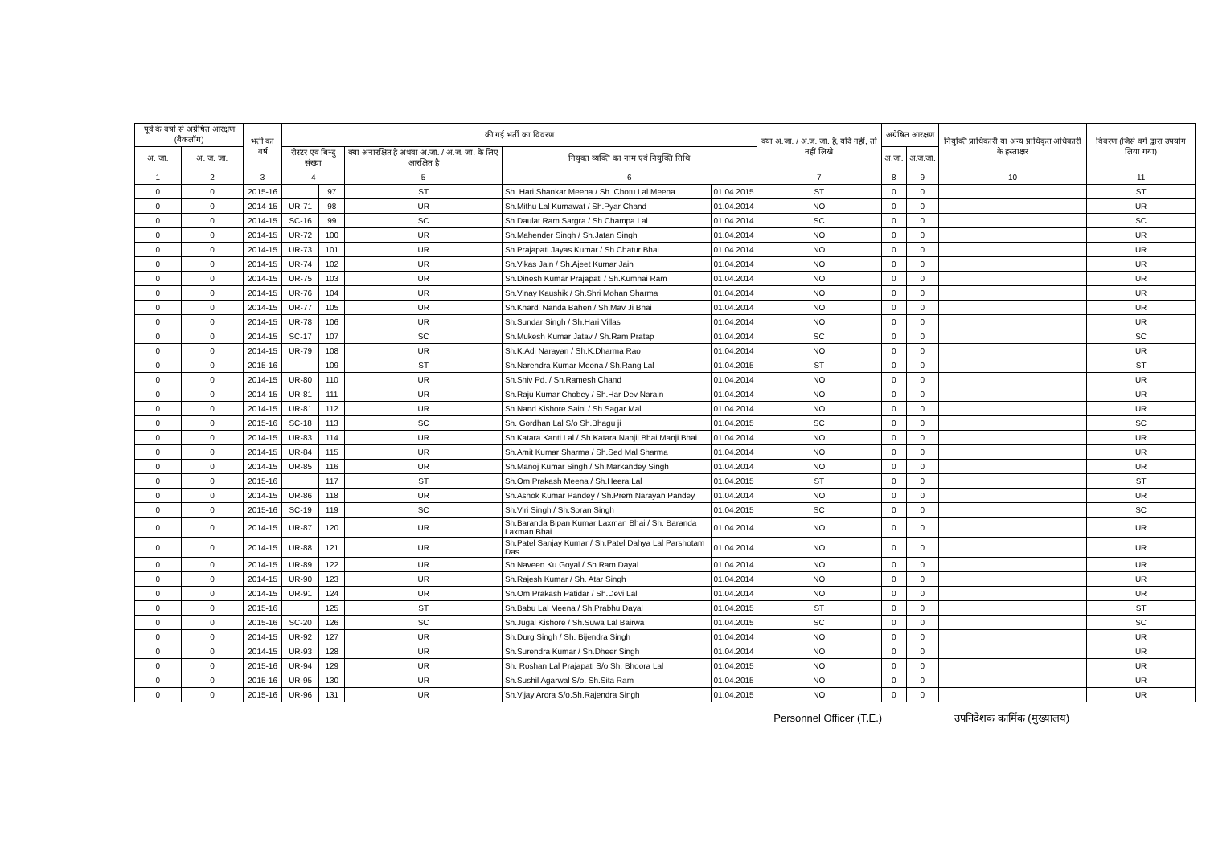| पूर्व के वर्षो से अग्रेषित आरक्षण (बैकलॉग) | | भर्ती का वर्ष | की गई भर्ती का विवरण | | | | | क्या अ.जा. / अ.ज. जा. है, यदि नहीं, तो नहीं लिखे | अग्रेषित आरक्षण | | नियुक्ति प्राधिकारी या अन्य प्राधिकृत अधिकारी के हस्ताक्षर | विवरण (जिसे वर्ग द्वारा उपयोग लिया गया) |
| --- | --- | --- | --- | --- | --- | --- | --- | --- | --- | --- | --- | --- |
| अ. जा. | अ. ज. जा. | | रोस्टर एवं बिन्दु संख्या | | क्या अनारक्षित है अथवा अ.जा. / अ.ज. जा. के लिए आरक्षित है | नियुक्त व्यक्ति का नाम एवं नियुक्ति तिथि | | | अ.जा. | अ.ज.जा. | | |
| 1 | 2 | 3 | 4 | | 5 | 6 | | 7 | 8 | 9 | 10 | 11 |
| 0 | 0 | 2015-16 | | 97 | ST | Sh. Hari Shankar Meena / Sh. Chotu Lal Meena | 01.04.2015 | ST | 0 | 0 | | ST |
| 0 | 0 | 2014-15 | UR-71 | 98 | UR | Sh.Mithu Lal Kumawat / Sh.Pyar Chand | 01.04.2014 | NO | 0 | 0 | | UR |
| 0 | 0 | 2014-15 | SC-16 | 99 | SC | Sh.Daulat Ram Sargra / Sh.Champa Lal | 01.04.2014 | SC | 0 | 0 | | SC |
| 0 | 0 | 2014-15 | UR-72 | 100 | UR | Sh.Mahender Singh / Sh.Jatan Singh | 01.04.2014 | NO | 0 | 0 | | UR |
| 0 | 0 | 2014-15 | UR-73 | 101 | UR | Sh.Prajapati Jayas Kumar / Sh.Chatur Bhai | 01.04.2014 | NO | 0 | 0 | | UR |
| 0 | 0 | 2014-15 | UR-74 | 102 | UR | Sh.Vikas Jain / Sh.Ajeet Kumar Jain | 01.04.2014 | NO | 0 | 0 | | UR |
| 0 | 0 | 2014-15 | UR-75 | 103 | UR | Sh.Dinesh Kumar Prajapati / Sh.Kumhai Ram | 01.04.2014 | NO | 0 | 0 | | UR |
| 0 | 0 | 2014-15 | UR-76 | 104 | UR | Sh.Vinay Kaushik / Sh.Shri Mohan Sharma | 01.04.2014 | NO | 0 | 0 | | UR |
| 0 | 0 | 2014-15 | UR-77 | 105 | UR | Sh.Khardi Nanda Bahen / Sh.Mav Ji Bhai | 01.04.2014 | NO | 0 | 0 | | UR |
| 0 | 0 | 2014-15 | UR-78 | 106 | UR | Sh.Sundar Singh / Sh.Hari Villas | 01.04.2014 | NO | 0 | 0 | | UR |
| 0 | 0 | 2014-15 | SC-17 | 107 | SC | Sh.Mukesh Kumar Jatav / Sh.Ram Pratap | 01.04.2014 | SC | 0 | 0 | | SC |
| 0 | 0 | 2014-15 | UR-79 | 108 | UR | Sh.K.Adi Narayan / Sh.K.Dharma Rao | 01.04.2014 | NO | 0 | 0 | | UR |
| 0 | 0 | 2015-16 | | 109 | ST | Sh.Narendra Kumar Meena / Sh.Rang Lal | 01.04.2015 | ST | 0 | 0 | | ST |
| 0 | 0 | 2014-15 | UR-80 | 110 | UR | Sh.Shiv Pd. / Sh.Ramesh Chand | 01.04.2014 | NO | 0 | 0 | | UR |
| 0 | 0 | 2014-15 | UR-81 | 111 | UR | Sh.Raju Kumar Chobey / Sh.Har Dev Narain | 01.04.2014 | NO | 0 | 0 | | UR |
| 0 | 0 | 2014-15 | UR-81 | 112 | UR | Sh.Nand Kishore Saini / Sh.Sagar Mal | 01.04.2014 | NO | 0 | 0 | | UR |
| 0 | 0 | 2015-16 | SC-18 | 113 | SC | Sh. Gordhan Lal S/o Sh.Bhagu ji | 01.04.2015 | SC | 0 | 0 | | SC |
| 0 | 0 | 2014-15 | UR-83 | 114 | UR | Sh.Katara Kanti Lal / Sh Katara Nanjii Bhai Manji Bhai | 01.04.2014 | NO | 0 | 0 | | UR |
| 0 | 0 | 2014-15 | UR-84 | 115 | UR | Sh.Amit Kumar Sharma / Sh.Sed Mal Sharma | 01.04.2014 | NO | 0 | 0 | | UR |
| 0 | 0 | 2014-15 | UR-85 | 116 | UR | Sh.Manoj Kumar Singh / Sh.Markandey Singh | 01.04.2014 | NO | 0 | 0 | | UR |
| 0 | 0 | 2015-16 | | 117 | ST | Sh.Om Prakash Meena / Sh.Heera Lal | 01.04.2015 | ST | 0 | 0 | | ST |
| 0 | 0 | 2014-15 | UR-86 | 118 | UR | Sh.Ashok Kumar Pandey / Sh.Prem Narayan Pandey | 01.04.2014 | NO | 0 | 0 | | UR |
| 0 | 0 | 2015-16 | SC-19 | 119 | SC | Sh.Viri Singh / Sh.Soran Singh | 01.04.2015 | SC | 0 | 0 | | SC |
| 0 | 0 | 2014-15 | UR-87 | 120 | UR | Sh.Baranda Bipan Kumar Laxman Bhai / Sh. Baranda Laxman Bhai | 01.04.2014 | NO | 0 | 0 | | UR |
| 0 | 0 | 2014-15 | UR-88 | 121 | UR | Sh.Patel Sanjay Kumar / Sh.Patel Dahya Lal Parshotam Das | 01.04.2014 | NO | 0 | 0 | | UR |
| 0 | 0 | 2014-15 | UR-89 | 122 | UR | Sh.Naveen Ku.Goyal / Sh.Ram Dayal | 01.04.2014 | NO | 0 | 0 | | UR |
| 0 | 0 | 2014-15 | UR-90 | 123 | UR | Sh.Rajesh Kumar / Sh. Atar Singh | 01.04.2014 | NO | 0 | 0 | | UR |
| 0 | 0 | 2014-15 | UR-91 | 124 | UR | Sh.Om Prakash Patidar / Sh.Devi Lal | 01.04.2014 | NO | 0 | 0 | | UR |
| 0 | 0 | 2015-16 | | 125 | ST | Sh.Babu Lal Meena / Sh.Prabhu Dayal | 01.04.2015 | ST | 0 | 0 | | ST |
| 0 | 0 | 2015-16 | SC-20 | 126 | SC | Sh.Jugal Kishore / Sh.Suwa Lal Bairwa | 01.04.2015 | SC | 0 | 0 | | SC |
| 0 | 0 | 2014-15 | UR-92 | 127 | UR | Sh.Durg Singh / Sh. Bijendra Singh | 01.04.2014 | NO | 0 | 0 | | UR |
| 0 | 0 | 2014-15 | UR-93 | 128 | UR | Sh.Surendra Kumar / Sh.Dheer Singh | 01.04.2014 | NO | 0 | 0 | | UR |
| 0 | 0 | 2015-16 | UR-94 | 129 | UR | Sh. Roshan Lal Prajapati S/o Sh. Bhoora Lal | 01.04.2015 | NO | 0 | 0 | | UR |
| 0 | 0 | 2015-16 | UR-95 | 130 | UR | Sh.Sushil Agarwal S/o. Sh.Sita Ram | 01.04.2015 | NO | 0 | 0 | | UR |
| 0 | 0 | 2015-16 | UR-96 | 131 | UR | Sh.Vijay Arora S/o.Sh.Rajendra Singh | 01.04.2015 | NO | 0 | 0 | | UR |
Personnel Officer (T.E.) उपनिदेशक कार्मिक (मुख्यालय)